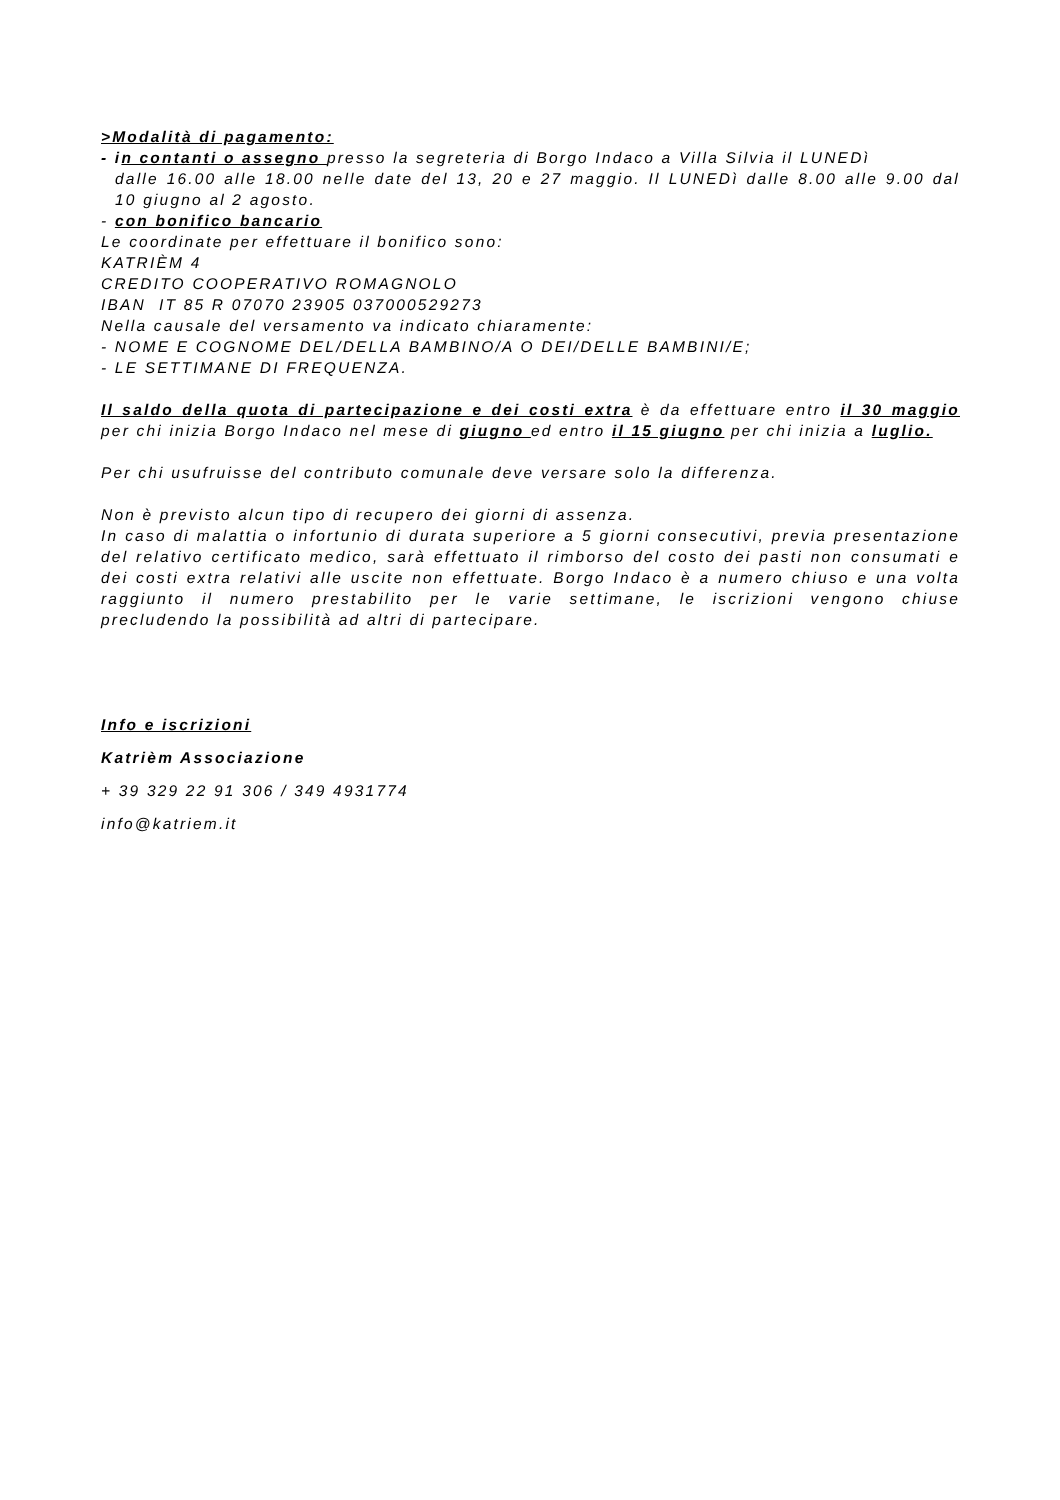>Modalità di pagamento:
- i n contanti o assegno presso la segreteria di Borgo Indaco a Villa Silvia il LUNEDì
dalle 16.00 alle 18.00 nelle date del 13, 20 e 27 maggio. Il LUNEDì dalle 8.00 alle 9.00 dal 10 giugno al 2 agosto.
- con bonifico bancario
Le coordinate per effettuare il bonifico sono:
KATRIÈM 4
CREDITO COOPERATIVO ROMAGNOLO
IBAN IT 85 R 07070 23905 037000529273
Nella causale del versamento va indicato chiaramente:
- NOME E COGNOME DEL/DELLA BAMBINO/A O DEI/DELLE BAMBINI/E;
- LE SETTIMANE DI FREQUENZA.
Il saldo della quota di partecipazione e dei costi extra è da effettuare entro il 30 maggio per chi inizia Borgo Indaco nel mese di giugno ed entro il 15 giugno per chi inizia a luglio.
Per chi usufruisse del contributo comunale deve versare solo la differenza.
Non è previsto alcun tipo di recupero dei giorni di assenza.
In caso di malattia o infortunio di durata superiore a 5 giorni consecutivi, previa presentazione del relativo certificato medico, sarà effettuato il rimborso del costo dei pasti non consumati e dei costi extra relativi alle uscite non effettuate. Borgo Indaco è a numero chiuso e una volta raggiunto il numero prestabilito per le varie settimane, le iscrizioni vengono chiuse precludendo la possibilità ad altri di partecipare.
Info e iscrizioni
Katrièm Associazione
+ 39 329 22 91 306 / 349 4931774
info@katriem.it